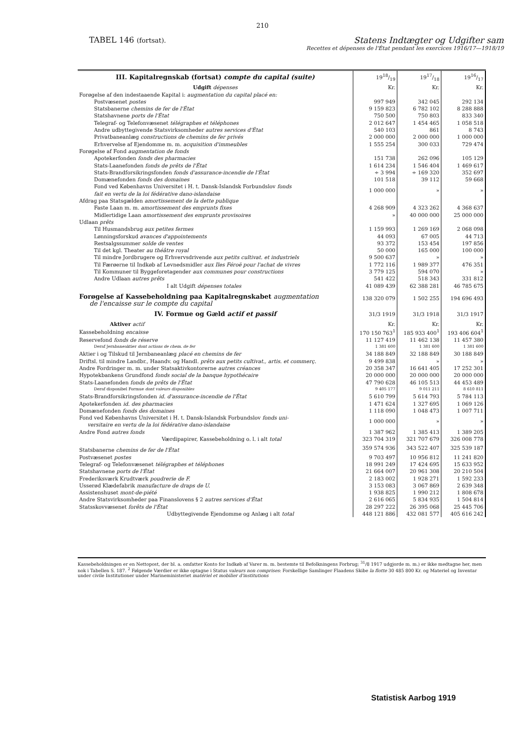210
TABEL 146 (fortsat).
Statens Indtægter og Udgifter sam
Recettes et dépenses de l'État pendant les exercices 1916/17—1918/19
| III. Kapitalregnskab (fortsat) compte du capital (suite) | 1918/19 | 1917/18 | 1916/17 |
| Udgift dépenses | Kr. | Kr. | Kr. |
| Forøgelse af den indestaaende Kapital i: augmentation du capital placé en: | | | |
| Postvæsenet postes | 997 949 | 342 045 | 292 134 |
| Statsbanerne chemins de fer de l'État | 9 159 823 | 6 782 102 | 8 288 888 |
| Statshavnene ports de l'État | 750 500 | 750 803 | 833 340 |
| Telegraf- og Telefonvæsenet télégraphes et téléphones | 2 012 647 | 1 454 465 | 1 058 518 |
| Andre udbyttegivende Statsvirksomheder autres services d'État | 540 103 | 861 | 8 743 |
| Privatbaneanlæg constructions de chemins de fer privés | 2 000 000 | 2 000 000 | 1 000 000 |
| Erhvervelse af Ejendomme m. m. acquisition d'immeubles | 1 555 254 | 300 033 | 729 474 |
| Forøgelse af Fond augmentation de fonds | | | |
| Apotekerfonden fonds des pharmacies | 151 738 | 262 096 | 105 129 |
| Stats-Laanefonden fonds de prêts de l'État | 1 614 234 | 1 546 404 | 1 469 617 |
| Stats-Brandforsikringsfonden fonds d'assurance-incendie de l'État | ÷ 3 994 | ÷ 169 320 | 352 697 |
| Domænefonden fonds des domaines | 101 518 | 39 112 | 59 668 |
| Fond ved Københavns Universitet i H. t. Dansk-Islandsk Forbundslov fonds fait en vertu de la loi fédérative dano-islandaise | 1 000 000 | » | » |
| Afdrag paa Statsgælden amortissement de la dette publique | | | |
| Faste Laan m. m. amortissement des emprunts fixes | 4 268 909 | 4 323 262 | 4 368 637 |
| Midlertidige Laan amortissement des emprunts provisoires | » | 40 000 000 | 25 000 000 |
| Udlaan prêts | | | |
| Til Husmandsbrug aux petites fermes | 1 159 993 | 1 269 169 | 2 068 098 |
| Lønningsforskud avances d'appointements | 44 093 | 67 005 | 44 713 |
| Restsalgssummer solde de ventes | 93 372 | 153 454 | 197 856 |
| Til det kgl. Theater au théâtre royal | 50 000 | 165 000 | 100 000 |
| Til mindre Jordbrugere og Erhvervsdrivende aux petits cultivat. et industriels | 9 500 637 | » | » |
| Til Færøerne til Indkøb af Levnedsmidler aux Iles Féroë pour l'achat de vivres | 1 772 116 | 1 989 377 | 476 351 |
| Til Kommuner til Byggeforetagender aux communes pour constructions | 3 779 125 | 594 070 | » |
| Andre Udlaan autres prêts | 541 422 | 518 343 | 331 812 |
| I alt Udgift dépenses totales | 41 089 439 | 62 388 281 | 46 785 675 |
| Forøgelse af Kassebeholdning paa Kapitalregnskabet augmentation de l'encaisse sur le compte du capital | 138 320 079 | 1 502 255 | 194 696 493 |
| IV. Formue og Gæld actif et passif | 31/3 1919 | 31/3 1918 | 31/3 1917 |
| Aktiver actif | Kr. | Kr. | Kr. |
| Kassebeholdning encaisse | 170 150 763<sup>1</sup> | 185 933 400<sup>1</sup> | 193 406 604<sup>1</sup> |
| Reservefond fonds de réserve | 11 127 419 | 11 462 138 | 11 457 380 |
| Deraf Jernbaneaktier dont actions de chem. de fer | 1 381 600 | 1 381 600 | 1 381 600 |
| Aktier i og Tilskud til Jernbaneanlæg placé en chemins de fer | 34 188 849 | 32 188 849 | 30 188 849 |
| Driftsl. til mindre Landbr., Haandv. og Handl. prêts aux petits cultivat., artis. et commerç. | 9 499 838 | » | » |
| Andre Fordringer m. m. under Statsaktivkontorerne autres créances | 20 358 347 | 16 641 405 | 17 252 301 |
| Hypotekbankens Grundfond fonds social de la banque hypothécaire | 20 000 000 | 20 000 000 | 20 000 000 |
| Stats-Laanefonden fonds de prêts de l'État | 47 790 628 | 46 105 513 | 44 453 489 |
| Deraf disponibel Formue dont valeurs disponibles | 9 405 177 | 9 011 211 | 8 610 811 |
| Stats-Brandforsikringsfonden id. d'assurance-incendie de l'État | 5 610 799 | 5 614 793 | 5 784 113 |
| Apotekerfonden id. des pharmacies | 1 471 624 | 1 327 695 | 1 069 126 |
| Domænefonden fonds des domaines | 1 118 090 | 1 048 473 | 1 007 711 |
| Fond ved Københavns Universitet i H. t. Dansk-Islandsk Forbundslov fonds uni- versitaire en vertu de la loi fédérative dano-islandaise | 1 000 000 | » | » |
| Andre Fond autres fonds | 1 387 962 | 1 385 413 | 1 389 205 |
| Værdipapirer, Kassebeholdning o. l. i alt total | 323 704 319 | 321 707 679 | 326 008 778 |
| Statsbanerne chemins de fer de l'État | 359 574 936 | 343 522 407 | 325 539 187 |
| Postvæsenet postes | 9 703 497 | 10 956 812 | 11 241 820 |
| Telegraf- og Telefonvæsenet télégraphes et téléphones | 18 991 249 | 17 424 695 | 15 633 952 |
| Statshavnene ports de l'État | 21 664 007 | 20 961 308 | 20 210 504 |
| Frederiksværk Krudtværk poudrerie de F. | 2 183 002 | 1 928 271 | 1 592 233 |
| Usserød Klædefabrik manufacture de draps de U. | 3 153 083 | 3 067 869 | 2 639 348 |
| Assistenshuset mont-de-piété | 1 938 825 | 1 990 212 | 1 808 678 |
| Andre Statsvirksomheder paa Finanslovens § 2 autres services d'État | 2 616 065 | 5 834 935 | 1 504 814 |
| Statsskovvæsenet forêts de l'État | 28 297 222 | 26 395 068 | 25 445 706 |
| Udbyttegivende Ejendomme og Anlæg i alt total | 448 121 886 | 432 081 577 | 405 616 242 |
Kassebeholdningen er en Nettopost, der bl. a. omfatter Konto for Indkøb af Varer m. m. bestemte til Befolkningens Forbrug; <sup>31</sup>/8 1917 udgjorde m. m.) er ikke medtagne her, men nok i Tabellen S. 187. <sup>2</sup> Følgende Værdier er ikke optagne i Status valeurs non comprises: Forskellige Samlinger Flaadens Skibe la flotte 30 485 800 Kr. og Materiel og Inventar under civile Institutioner under Marineministeriet matériel et mobilier d'institutions
Statistisk Aarbog 1919